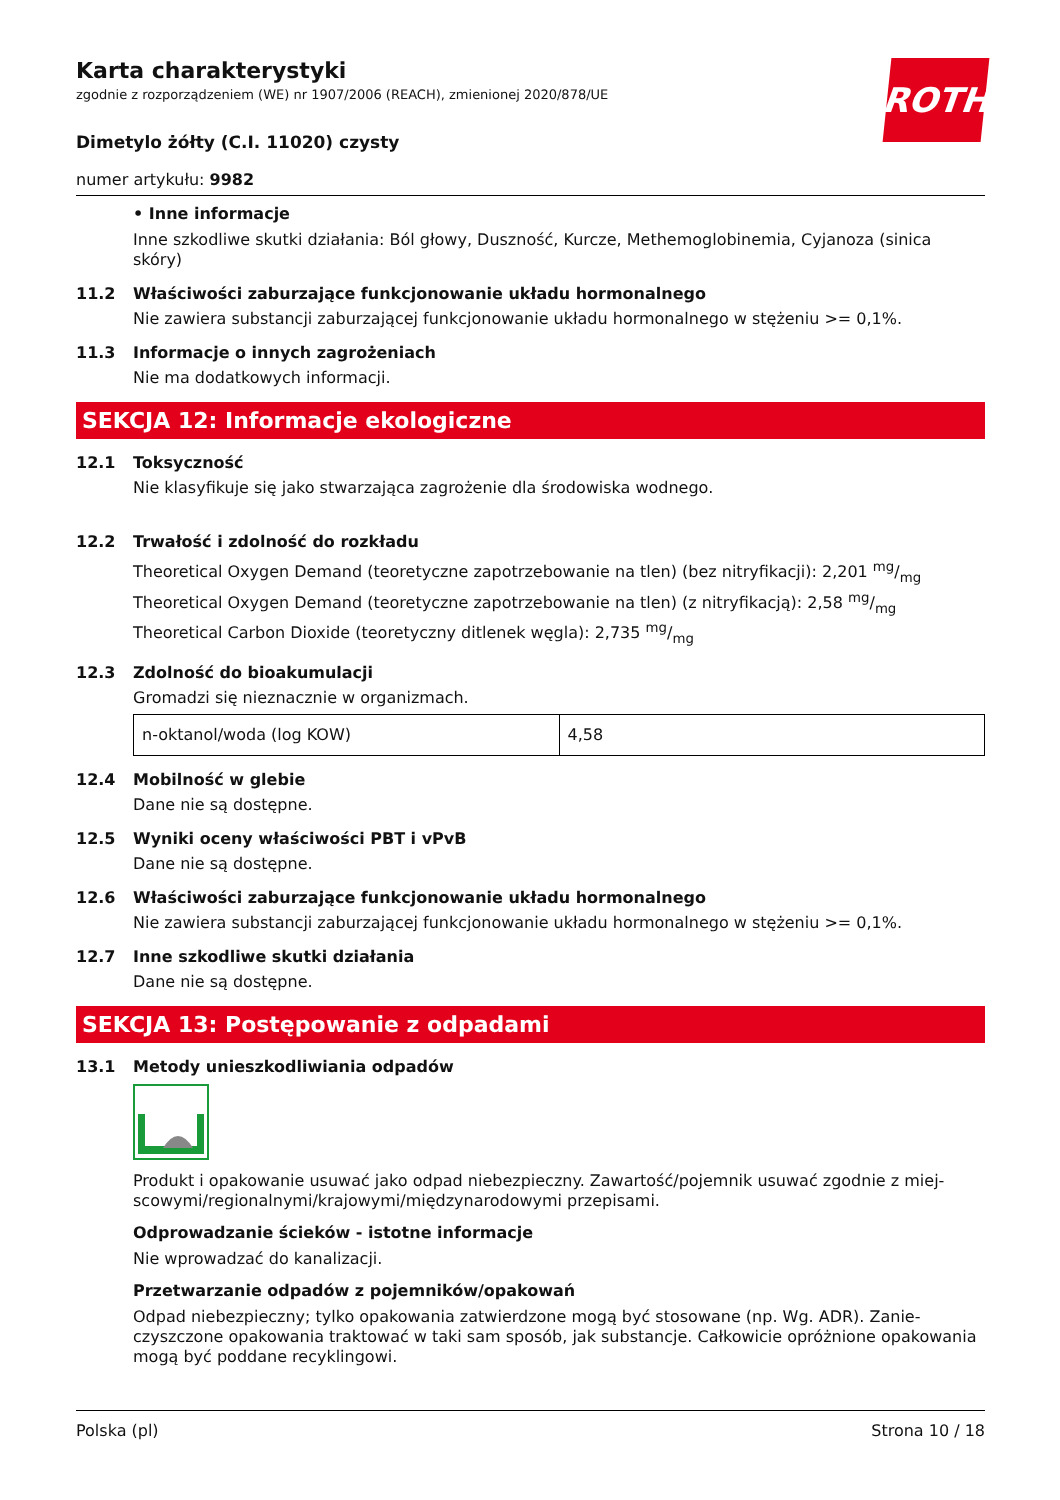ROTH
Karta charakterystyki
zgodnie z rozporządzeniem (WE) nr 1907/2006 (REACH), zmienionej 2020/878/UE
Dimetylo żółty (C.I. 11020) czysty
numer artykułu: 9982
• Inne informacje
Inne szkodliwe skutki działania: Ból głowy, Duszność, Kurcze, Methemoglobinemia, Cyjanoza (sinica skóry)
11.2 Właściwości zaburzające funkcjonowanie układu hormonalnego
Nie zawiera substancji zaburzającej funkcjonowanie układu hormonalnego w stężeniu >= 0,1%.
11.3 Informacje o innych zagrożeniach
Nie ma dodatkowych informacji.
SEKCJA 12: Informacje ekologiczne
12.1 Toksyczność
Nie klasyfikuje się jako stwarzająca zagrożenie dla środowiska wodnego.
12.2 Trwałość i zdolność do rozkładu
Theoretical Oxygen Demand (teoretyczne zapotrzebowanie na tlen) (bez nitryfikacji): 2,201 mg/mg
Theoretical Oxygen Demand (teoretyczne zapotrzebowanie na tlen) (z nitryfikacją): 2,58 mg/mg
Theoretical Carbon Dioxide (teoretyczny ditlenek węgla): 2,735 mg/mg
12.3 Zdolność do bioakumulacji
Gromadzi się nieznacznie w organizmach.
| n-oktanol/woda (log KOW) | 4,58 |
12.4 Mobilność w glebie
Dane nie są dostępne.
12.5 Wyniki oceny właściwości PBT i vPvB
Dane nie są dostępne.
12.6 Właściwości zaburzające funkcjonowanie układu hormonalnego
Nie zawiera substancji zaburzającej funkcjonowanie układu hormonalnego w stężeniu >= 0,1%.
12.7 Inne szkodliwe skutki działania
Dane nie są dostępne.
SEKCJA 13: Postępowanie z odpadami
13.1 Metody unieszkodliwiania odpadów
Produkt i opakowanie usuwać jako odpad niebezpieczny. Zawartość/pojemnik usuwać zgodnie z miej­scowymi/regionalnymi/krajowymi/międzynarodowymi przepisami.
Odprowadzanie ścieków - istotne informacje
Nie wprowadzać do kanalizacji.
Przetwarzanie odpadów z pojemników/opakowań
Odpad niebezpieczny; tylko opakowania zatwierdzone mogą być stosowane (np. Wg. ADR). Zanie­czyszczone opakowania traktować w taki sam sposób, jak substancje. Całkowicie opróżnione opako­wania mogą być poddane recyklingowi.
Polska (pl) Strona 10 / 18